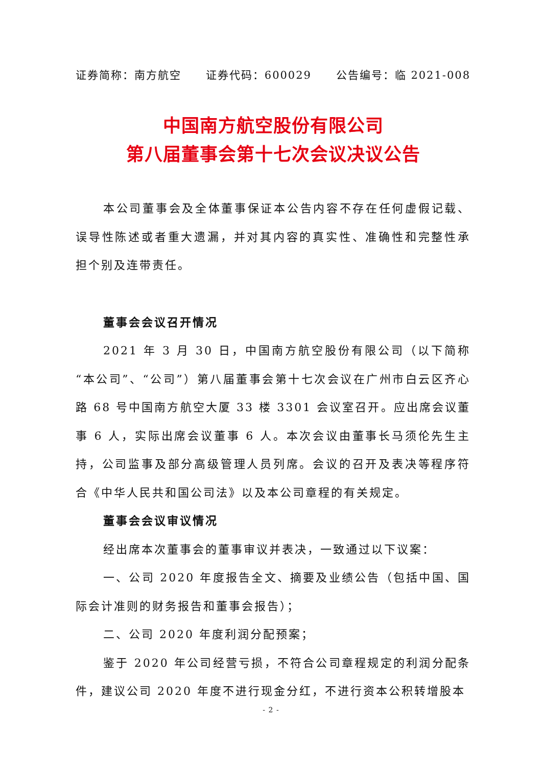证券简称：南方航空 证券代码：600029 公告编号：临 2021-008
中国南方航空股份有限公司
第八届董事会第十七次会议决议公告
本公司董事会及全体董事保证本公告内容不存在任何虚假记载、误导性陈述或者重大遗漏，并对其内容的真实性、准确性和完整性承担个别及连带责任。
董事会会议召开情况
2021 年 3 月 30 日，中国南方航空股份有限公司（以下简称“本公司”、“公司”）第八届董事会第十七次会议在广州市白云区齐心路 68 号中国南方航空大厦 33 楼 3301 会议室召开。应出席会议董事 6 人，实际出席会议董事 6 人。本次会议由董事长马须伦先生主持，公司监事及部分高级管理人员列席。会议的召开及表决等程序符合《中华人民共和国公司法》以及本公司章程的有关规定。
董事会会议审议情况
经出席本次董事会的董事审议并表决，一致通过以下议案：
一、公司 2020 年度报告全文、摘要及业绩公告（包括中国、国际会计准则的财务报告和董事会报告）；
二、公司 2020 年度利润分配预案；
鉴于 2020 年公司经营亏损，不符合公司章程规定的利润分配条件，建议公司 2020 年度不进行现金分红，不进行资本公积转增股本
- 2 -